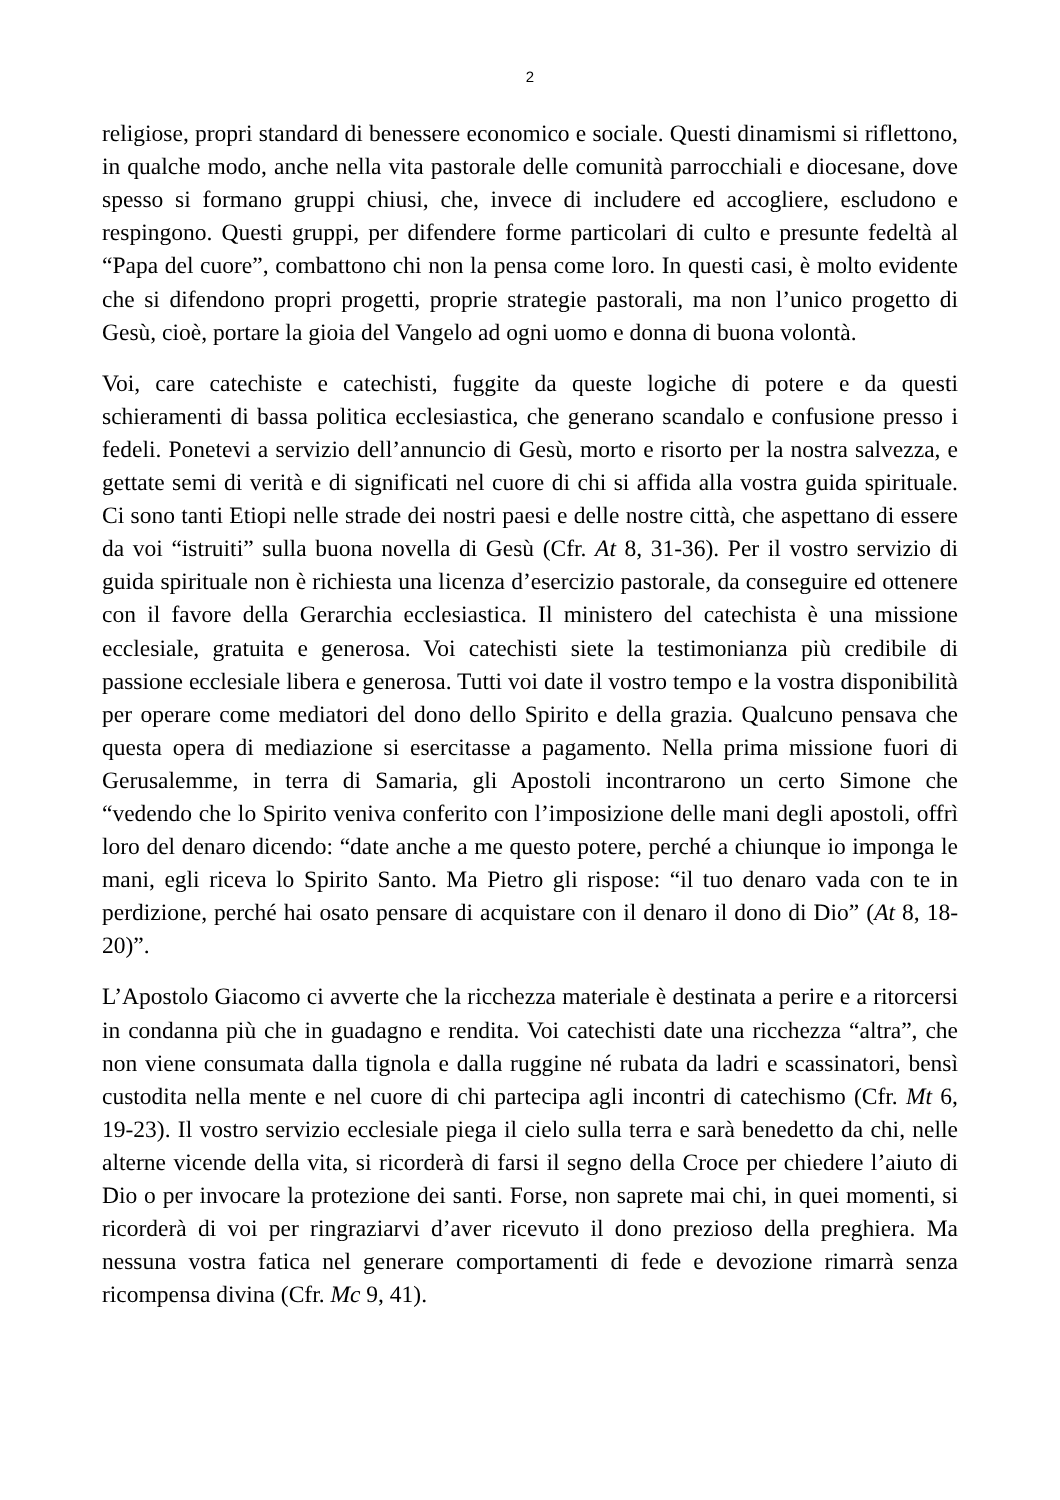2
religiose, propri standard di benessere economico e sociale. Questi dinamismi si riflettono, in qualche modo, anche nella vita pastorale delle comunità parrocchiali e diocesane, dove spesso si formano gruppi chiusi, che, invece di includere ed accogliere, escludono e respingono. Questi gruppi, per difendere forme particolari di culto e presunte fedeltà al “Papa del cuore”, combattono chi non la pensa come loro. In questi casi, è molto evidente che si difendono propri progetti, proprie strategie pastorali, ma non l’unico progetto di Gesù, cioè, portare la gioia del Vangelo ad ogni uomo e donna di buona volontà.
Voi, care catechiste e catechisti, fuggite da queste logiche di potere e da questi schieramenti di bassa politica ecclesiastica, che generano scandalo e confusione presso i fedeli. Ponetevi a servizio dell’annuncio di Gesù, morto e risorto per la nostra salvezza, e gettate semi di verità e di significati nel cuore di chi si affida alla vostra guida spirituale. Ci sono tanti Etiopi nelle strade dei nostri paesi e delle nostre città, che aspettano di essere da voi “istruiti” sulla buona novella di Gesù (Cfr. At 8, 31-36). Per il vostro servizio di guida spirituale non è richiesta una licenza d’esercizio pastorale, da conseguire ed ottenere con il favore della Gerarchia ecclesiastica. Il ministero del catechista è una missione ecclesiale, gratuita e generosa. Voi catechisti siete la testimonianza più credibile di passione ecclesiale libera e generosa. Tutti voi date il vostro tempo e la vostra disponibilità per operare come mediatori del dono dello Spirito e della grazia. Qualcuno pensava che questa opera di mediazione si esercitasse a pagamento. Nella prima missione fuori di Gerusalemme, in terra di Samaria, gli Apostoli incontrarono un certo Simone che “vedendo che lo Spirito veniva conferito con l’imposizione delle mani degli apostoli, offrì loro del denaro dicendo: “date anche a me questo potere, perché a chiunque io imponga le mani, egli riceva lo Spirito Santo. Ma Pietro gli rispose: “il tuo denaro vada con te in perdizione, perché hai osato pensare di acquistare con il denaro il dono di Dio” (At 8, 18-20)”.
L’Apostolo Giacomo ci avverte che la ricchezza materiale è destinata a perire e a ritorcersi in condanna più che in guadagno e rendita. Voi catechisti date una ricchezza “altra”, che non viene consumata dalla tignola e dalla ruggine né rubata da ladri e scassinatori, bensì custodita nella mente e nel cuore di chi partecipa agli incontri di catechismo (Cfr. Mt 6, 19-23). Il vostro servizio ecclesiale piega il cielo sulla terra e sarà benedetto da chi, nelle alterne vicende della vita, si ricorderà di farsi il segno della Croce per chiedere l’aiuto di Dio o per invocare la protezione dei santi. Forse, non saprete mai chi, in quei momenti, si ricorderà di voi per ringraziarvi d’aver ricevuto il dono prezioso della preghiera. Ma nessuna vostra fatica nel generare comportamenti di fede e devozione rimarrà senza ricompensa divina (Cfr. Mc 9, 41).